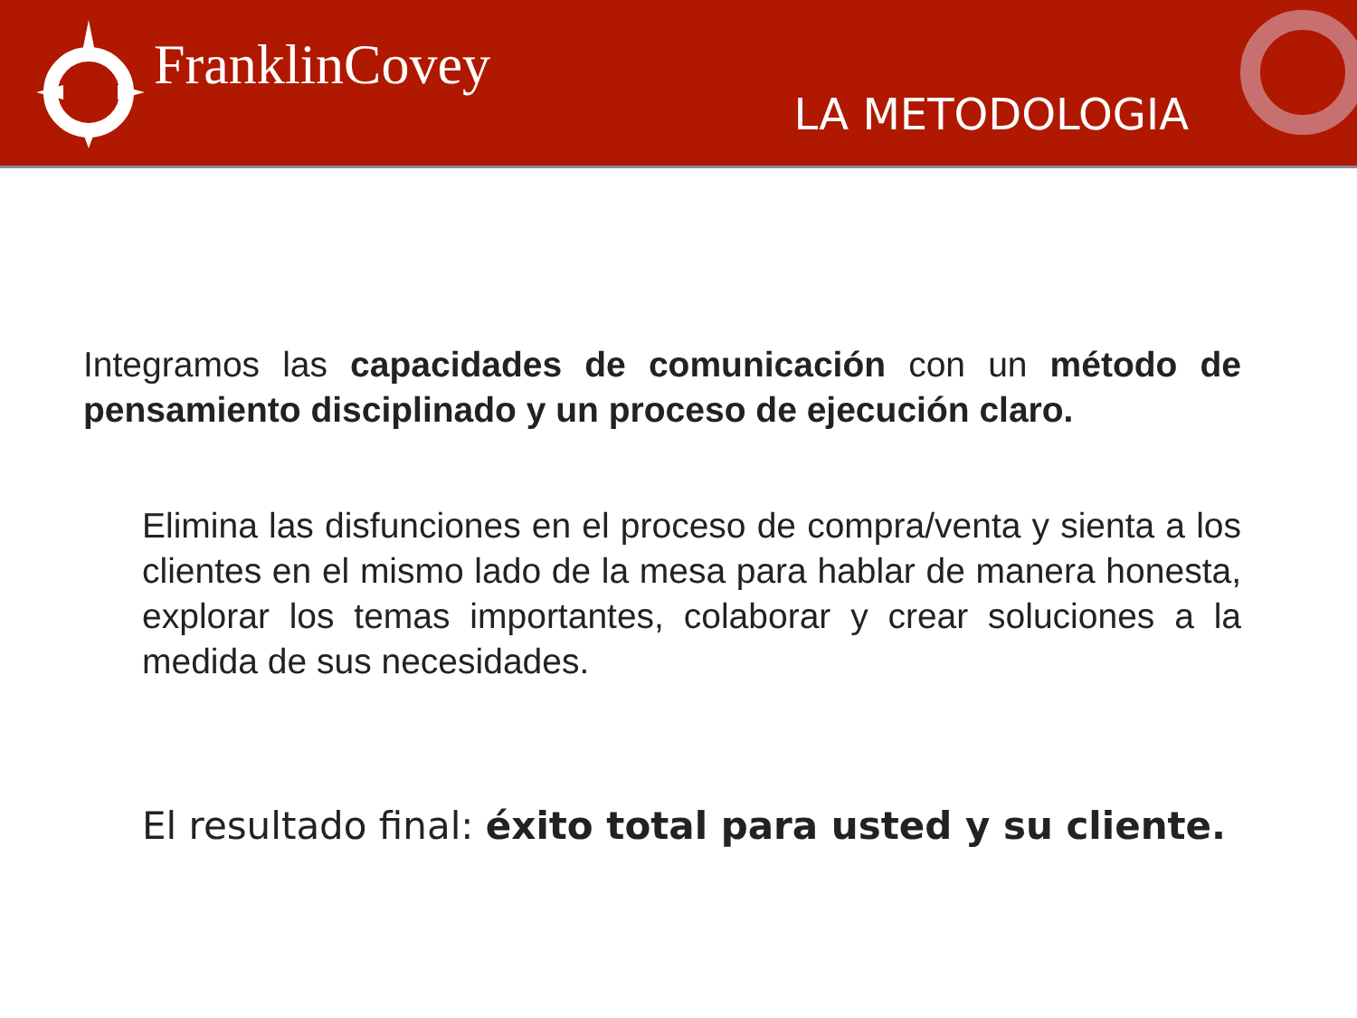FranklinCovey
LA METODOLOGIA
Integramos las capacidades de comunicación con un método de pensamiento disciplinado y un proceso de ejecución claro.
Elimina las disfunciones en el proceso de compra/venta y sienta a los clientes en el mismo lado de la mesa para hablar de manera honesta, explorar los temas importantes, colaborar y crear soluciones a la medida de sus necesidades.
El resultado final: éxito total para usted y su cliente.